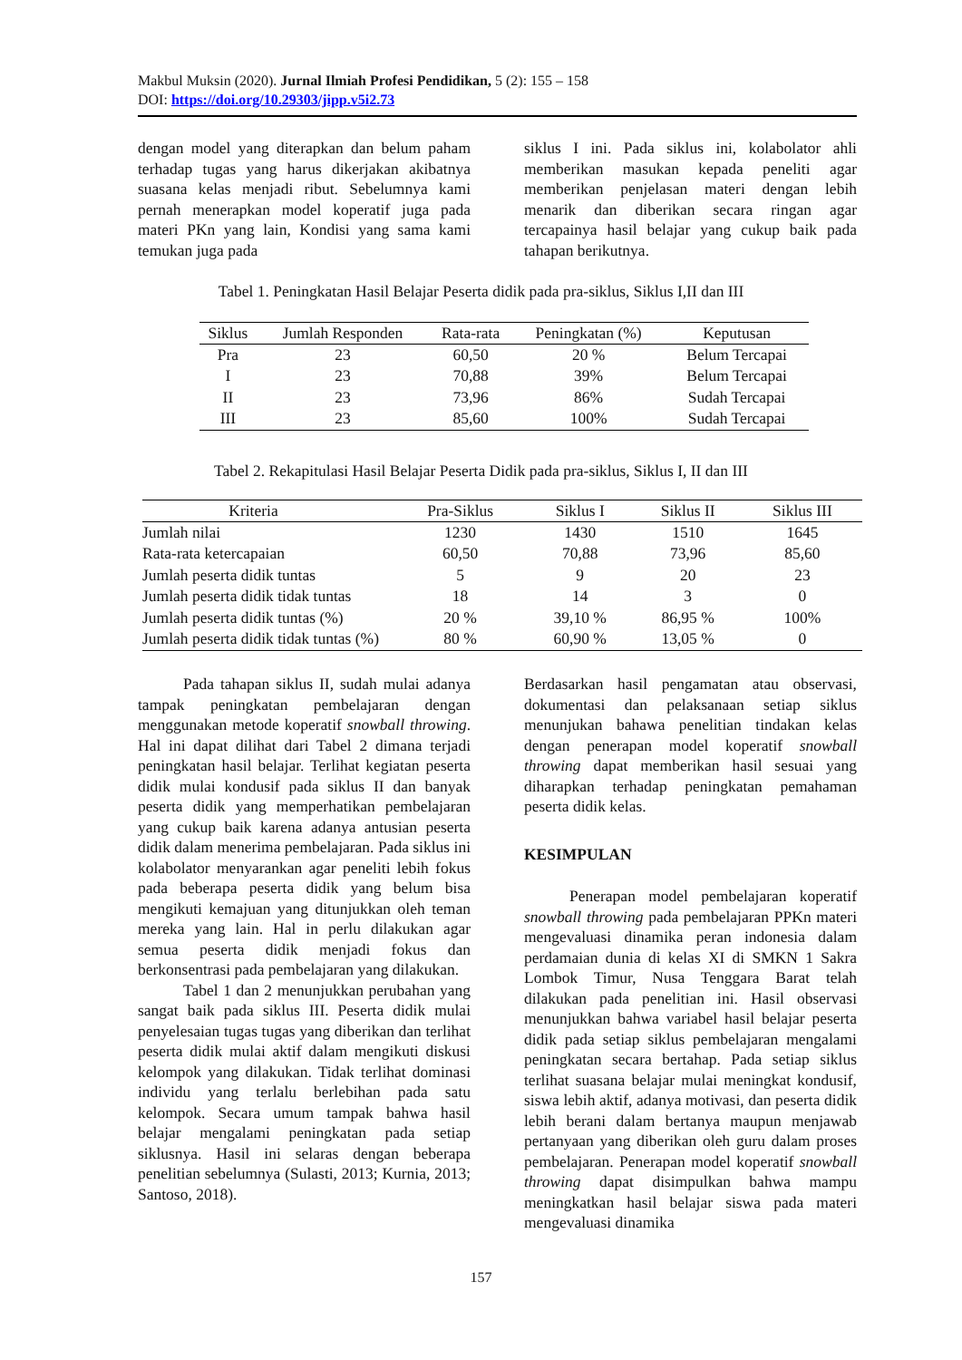Makbul Muksin (2020). Jurnal Ilmiah Profesi Pendidikan, 5 (2): 155 – 158
DOI: https://doi.org/10.29303/jipp.v5i2.73
dengan model yang diterapkan dan belum paham terhadap tugas yang harus dikerjakan akibatnya suasana kelas menjadi ribut. Sebelumnya kami pernah menerapkan model koperatif juga pada materi PKn yang lain, Kondisi yang sama kami temukan juga pada
siklus I ini. Pada siklus ini, kolabolator ahli memberikan masukan kepada peneliti agar memberikan penjelasan materi dengan lebih menarik dan diberikan secara ringan agar tercapainya hasil belajar yang cukup baik pada tahapan berikutnya.
Tabel 1. Peningkatan Hasil Belajar Peserta didik pada pra-siklus, Siklus I,II dan III
| Siklus | Jumlah Responden | Rata-rata | Peningkatan (%) | Keputusan |
| --- | --- | --- | --- | --- |
| Pra | 23 | 60,50 | 20 % | Belum Tercapai |
| I | 23 | 70,88 | 39% | Belum Tercapai |
| II | 23 | 73,96 | 86% | Sudah Tercapai |
| III | 23 | 85,60 | 100% | Sudah Tercapai |
Tabel 2. Rekapitulasi Hasil Belajar Peserta Didik pada pra-siklus, Siklus I, II dan III
| Kriteria | | Pra-Siklus | Siklus I | Siklus II | Siklus III |
| --- | --- | --- | --- | --- | --- |
| Jumlah nilai | | 1230 | 1430 | 1510 | 1645 |
| Rata-rata ketercapaian | | 60,50 | 70,88 | 73,96 | 85,60 |
| Jumlah peserta didik tuntas | | 5 | 9 | 20 | 23 |
| Jumlah peserta didik tidak tuntas | | 18 | 14 | 3 | 0 |
| Jumlah peserta didik tuntas (%) | | 20 % | 39,10 % | 86,95 % | 100% |
| Jumlah peserta didik tidak tuntas (%) | | 80 % | 60,90 % | 13,05 % | 0 |
Pada tahapan siklus II, sudah mulai adanya tampak peningkatan pembelajaran dengan menggunakan metode koperatif snowball throwing. Hal ini dapat dilihat dari Tabel 2 dimana terjadi peningkatan hasil belajar. Terlihat kegiatan peserta didik mulai kondusif pada siklus II dan banyak peserta didik yang memperhatikan pembelajaran yang cukup baik karena adanya antusian peserta didik dalam menerima pembelajaran. Pada siklus ini kolabolator menyarankan agar peneliti lebih fokus pada beberapa peserta didik yang belum bisa mengikuti kemajuan yang ditunjukkan oleh teman mereka yang lain. Hal in perlu dilakukan agar semua peserta didik menjadi fokus dan berkonsentrasi pada pembelajaran yang dilakukan.
Tabel 1 dan 2 menunjukkan perubahan yang sangat baik pada siklus III. Peserta didik mulai penyelesaian tugas tugas yang diberikan dan terlihat peserta didik mulai aktif dalam mengikuti diskusi kelompok yang dilakukan. Tidak terlihat dominasi individu yang terlalu berlebihan pada satu kelompok. Secara umum tampak bahwa hasil belajar mengalami peningkatan pada setiap siklusnya. Hasil ini selaras dengan beberapa penelitian sebelumnya (Sulasti, 2013; Kurnia, 2013; Santoso, 2018).
Berdasarkan hasil pengamatan atau observasi, dokumentasi dan pelaksanaan setiap siklus menunjukan bahawa penelitian tindakan kelas dengan penerapan model koperatif snowball throwing dapat memberikan hasil sesuai yang diharapkan terhadap peningkatan pemahaman peserta didik kelas.
KESIMPULAN
Penerapan model pembelajaran koperatif snowball throwing pada pembelajaran PPKn materi mengevaluasi dinamika peran indonesia dalam perdamaian dunia di kelas XI di SMKN 1 Sakra Lombok Timur, Nusa Tenggara Barat telah dilakukan pada penelitian ini. Hasil observasi menunjukkan bahwa variabel hasil belajar peserta didik pada setiap siklus pembelajaran mengalami peningkatan secara bertahap. Pada setiap siklus terlihat suasana belajar mulai meningkat kondusif, siswa lebih aktif, adanya motivasi, dan peserta didik lebih berani dalam bertanya maupun menjawab pertanyaan yang diberikan oleh guru dalam proses pembelajaran. Penerapan model koperatif snowball throwing dapat disimpulkan bahwa mampu meningkatkan hasil belajar siswa pada materi mengevaluasi dinamika
157